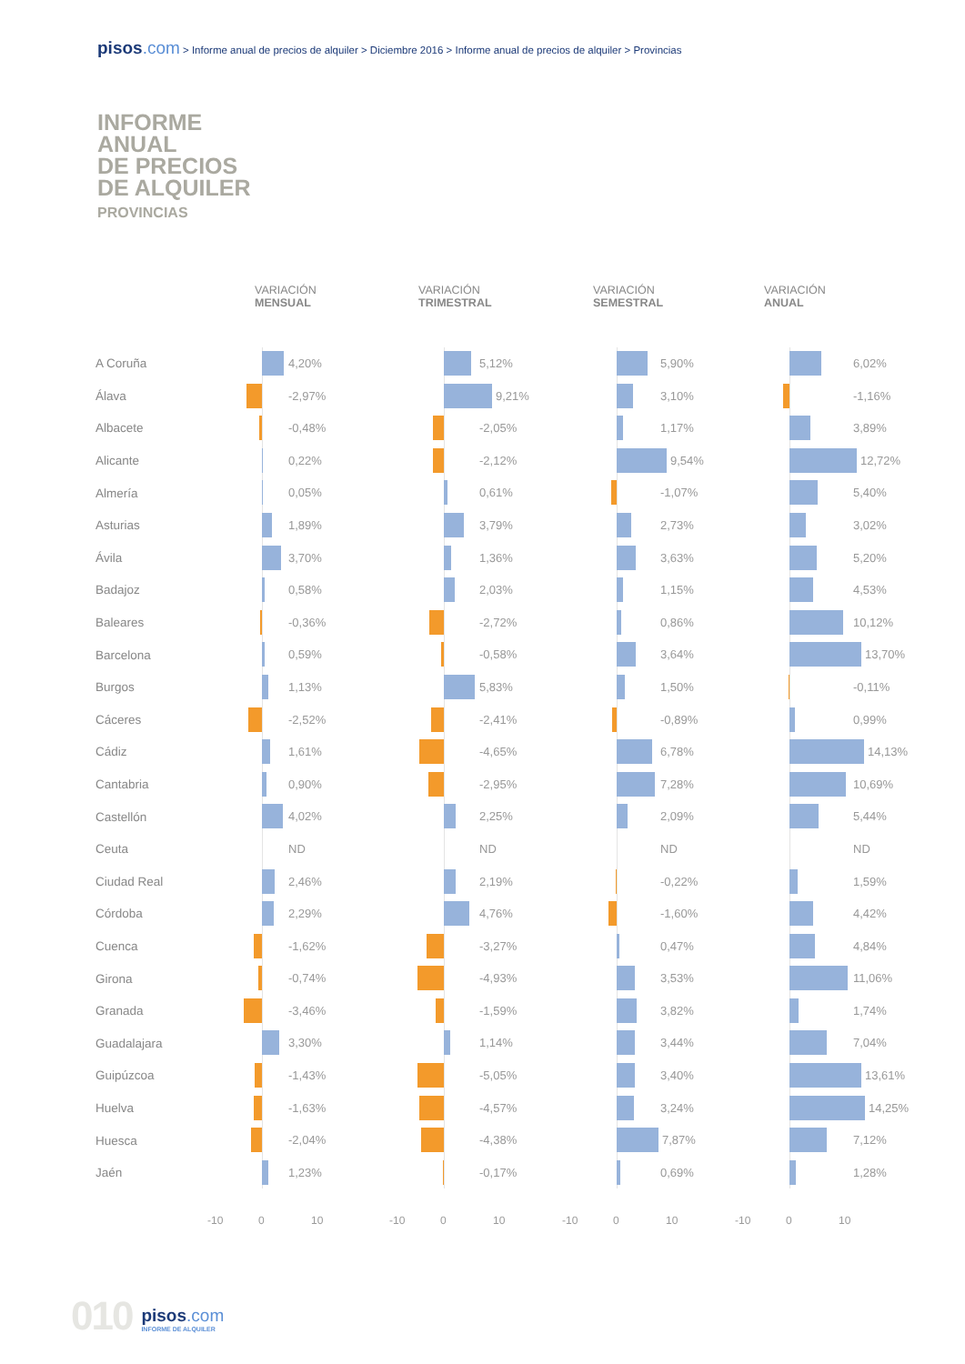pisos.com > Informe anual de precios de alquiler > Diciembre 2016 > Informe anual de precios de alquiler > Provincias
INFORME
ANUAL
DE PRECIOS
DE ALQUILER
PROVINCIAS
| | VARIACIÓN MENSUAL | VARIACIÓN TRIMESTRAL | VARIACIÓN SEMESTRAL | VARIACIÓN ANUAL |
| --- | --- | --- | --- | --- |
| A Coruña | 4,20% | 5,12% | 5,90% | 6,02% |
| Álava | -2,97% | 9,21% | 3,10% | -1,16% |
| Albacete | -0,48% | -2,05% | 1,17% | 3,89% |
| Alicante | 0,22% | -2,12% | 9,54% | 12,72% |
| Almería | 0,05% | 0,61% | -1,07% | 5,40% |
| Asturias | 1,89% | 3,79% | 2,73% | 3,02% |
| Ávila | 3,70% | 1,36% | 3,63% | 5,20% |
| Badajoz | 0,58% | 2,03% | 1,15% | 4,53% |
| Baleares | -0,36% | -2,72% | 0,86% | 10,12% |
| Barcelona | 0,59% | -0,58% | 3,64% | 13,70% |
| Burgos | 1,13% | 5,83% | 1,50% | -0,11% |
| Cáceres | -2,52% | -2,41% | -0,89% | 0,99% |
| Cádiz | 1,61% | -4,65% | 6,78% | 14,13% |
| Cantabria | 0,90% | -2,95% | 7,28% | 10,69% |
| Castellón | 4,02% | 2,25% | 2,09% | 5,44% |
| Ceuta | ND | ND | ND | ND |
| Ciudad Real | 2,46% | 2,19% | -0,22% | 1,59% |
| Córdoba | 2,29% | 4,76% | -1,60% | 4,42% |
| Cuenca | -1,62% | -3,27% | 0,47% | 4,84% |
| Girona | -0,74% | -4,93% | 3,53% | 11,06% |
| Granada | -3,46% | -1,59% | 3,82% | 1,74% |
| Guadalajara | 3,30% | 1,14% | 3,44% | 7,04% |
| Guipúzcoa | -1,43% | -5,05% | 3,40% | 13,61% |
| Huelva | -1,63% | -4,57% | 3,24% | 14,25% |
| Huesca | -2,04% | -4,38% | 7,87% | 7,12% |
| Jaén | 1,23% | -0,17% | 0,69% | 1,28% |
| | -10 0 10 | -10 0 10 | -10 0 10 | -10 0 10 |
010
pisos.com
INFORME DE ALQUILER